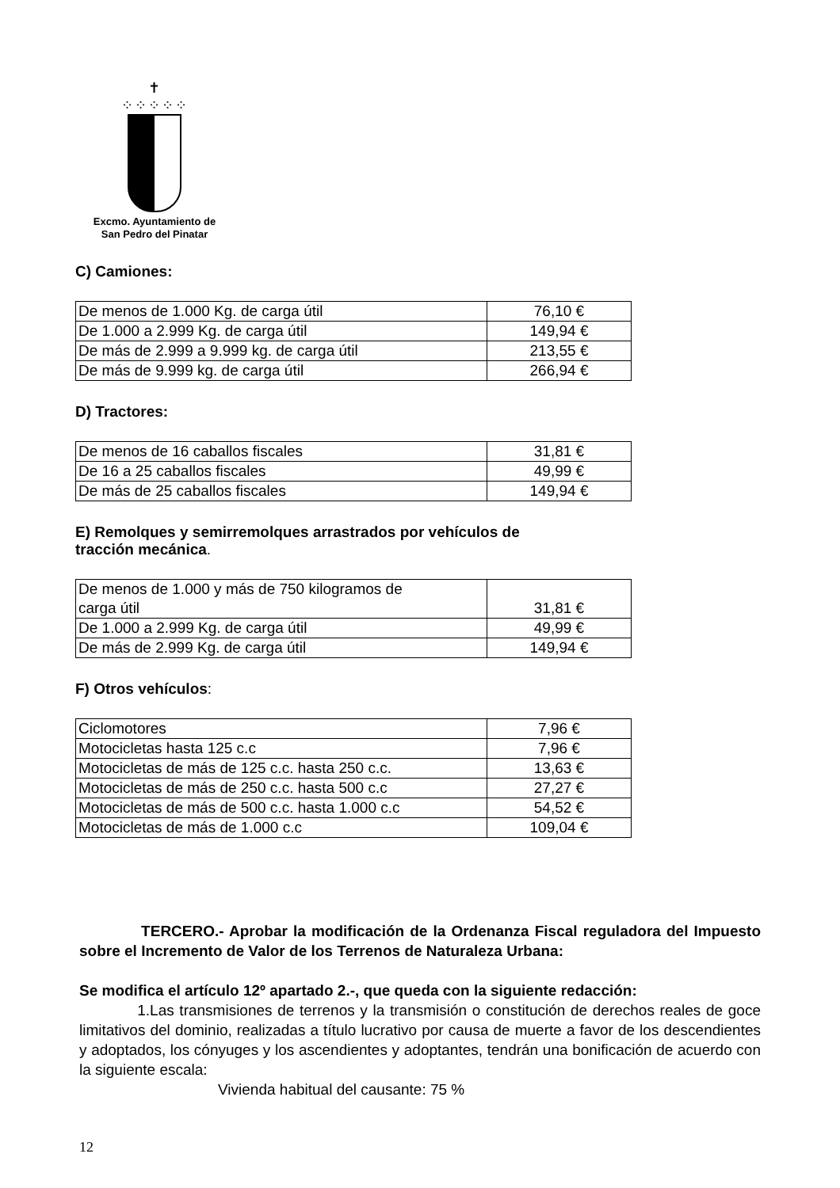✝
⁘⁘⁘⁘⁘
Excmo. Ayuntamiento de
San Pedro del Pinatar
C) Camiones:
| De menos de 1.000 Kg. de carga útil | 76,10 € |
| De 1.000 a 2.999 Kg. de carga útil | 149,94 € |
| De más de 2.999 a 9.999 kg. de carga útil | 213,55 € |
| De más de 9.999 kg. de carga útil | 266,94 € |
D) Tractores:
| De menos de 16 caballos fiscales | 31,81 € |
| De 16 a 25 caballos fiscales | 49,99 € |
| De más de 25 caballos fiscales | 149,94 € |
E) Remolques y semirremolques arrastrados por vehículos de
tracción mecánica.
| De menos de 1.000 y más de 750 kilogramos de carga útil | 31,81 € |
| De 1.000 a 2.999 Kg. de carga útil | 49,99 € |
| De más de 2.999 Kg. de carga útil | 149,94 € |
F) Otros vehículos:
| Ciclomotores | 7,96 € |
| Motocicletas hasta 125 c.c | 7,96 € |
| Motocicletas de más de 125 c.c. hasta 250 c.c. | 13,63 € |
| Motocicletas de más de 250 c.c. hasta 500 c.c | 27,27 € |
| Motocicletas de más de 500 c.c. hasta 1.000 c.c | 54,52 € |
| Motocicletas de más de 1.000 c.c | 109,04 € |
TERCERO.- Aprobar la modificación de la Ordenanza Fiscal reguladora del Impuesto sobre el Incremento de Valor de los Terrenos de Naturaleza Urbana:
Se modifica el artículo 12º apartado 2.-, que queda con la siguiente redacción:
1.Las transmisiones de terrenos y la transmisión o constitución de derechos reales de goce limitativos del dominio, realizadas a título lucrativo por causa de muerte a favor de los descendientes y adoptados, los cónyuges y los ascendientes y adoptantes, tendrán una bonificación de acuerdo con la siguiente escala:
Vivienda habitual del causante: 75 %
12